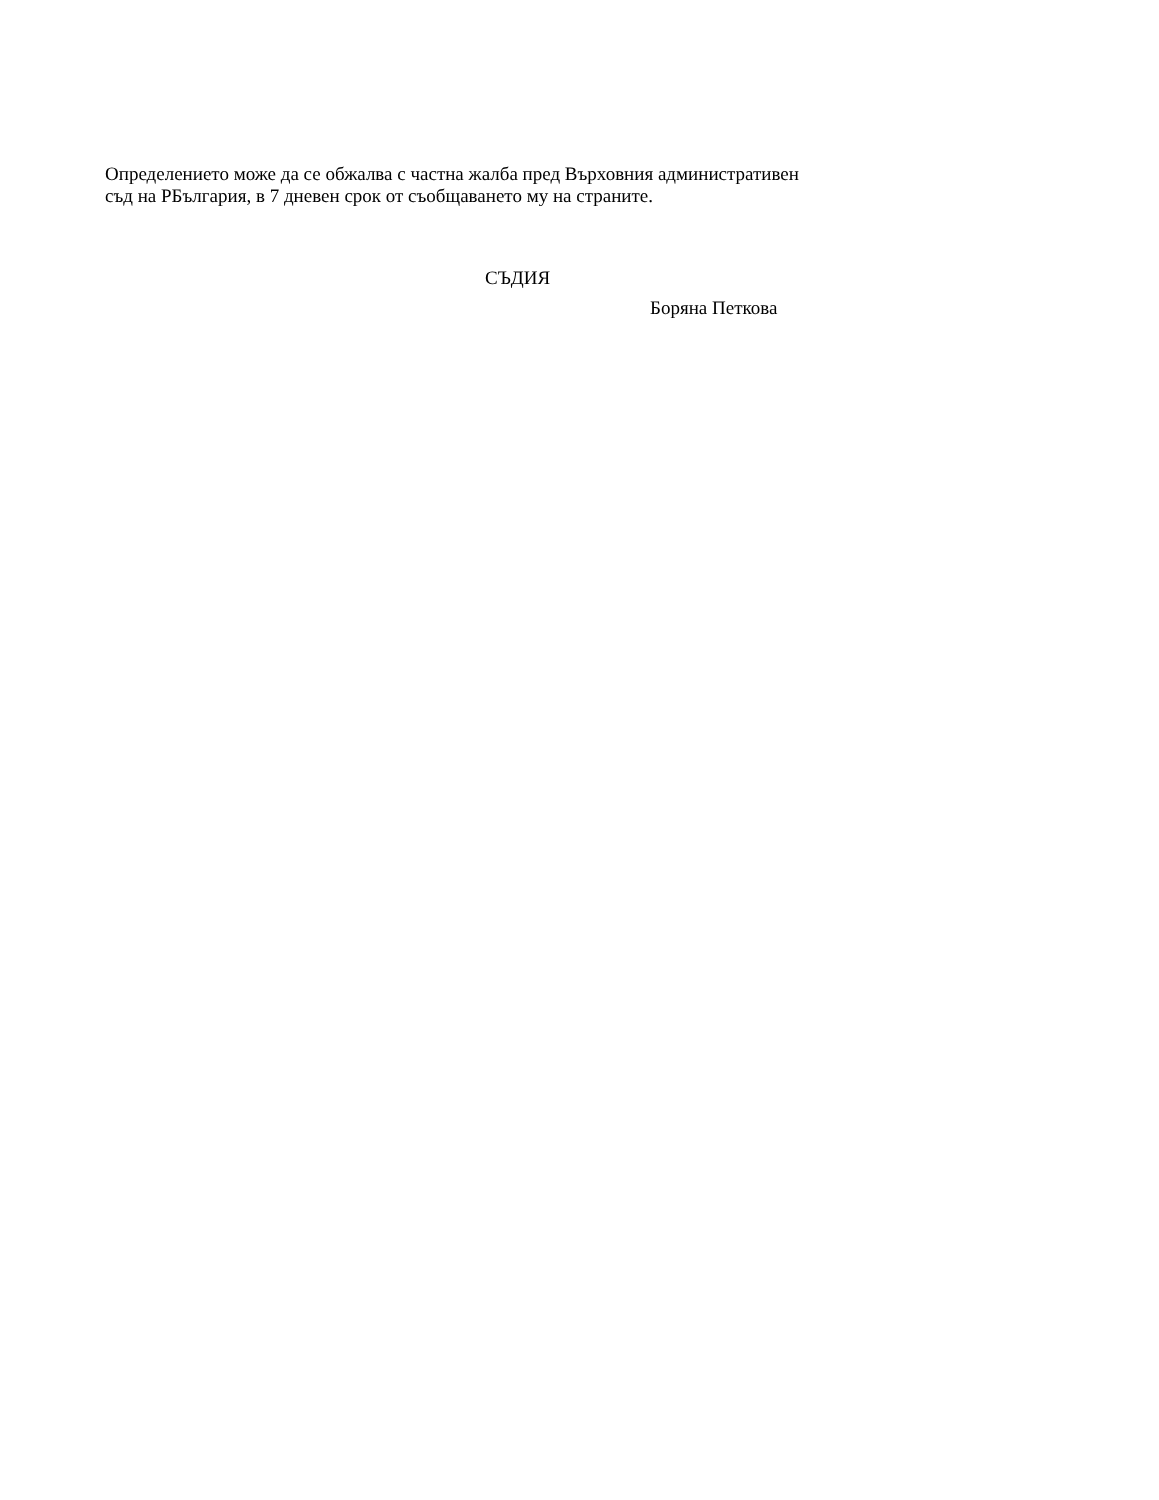Определението може да се обжалва с частна жалба пред Върховния административен
съд на РБългария, в 7 дневен срок от съобщаването му на страните.
СЪДИЯ
Боряна Петкова